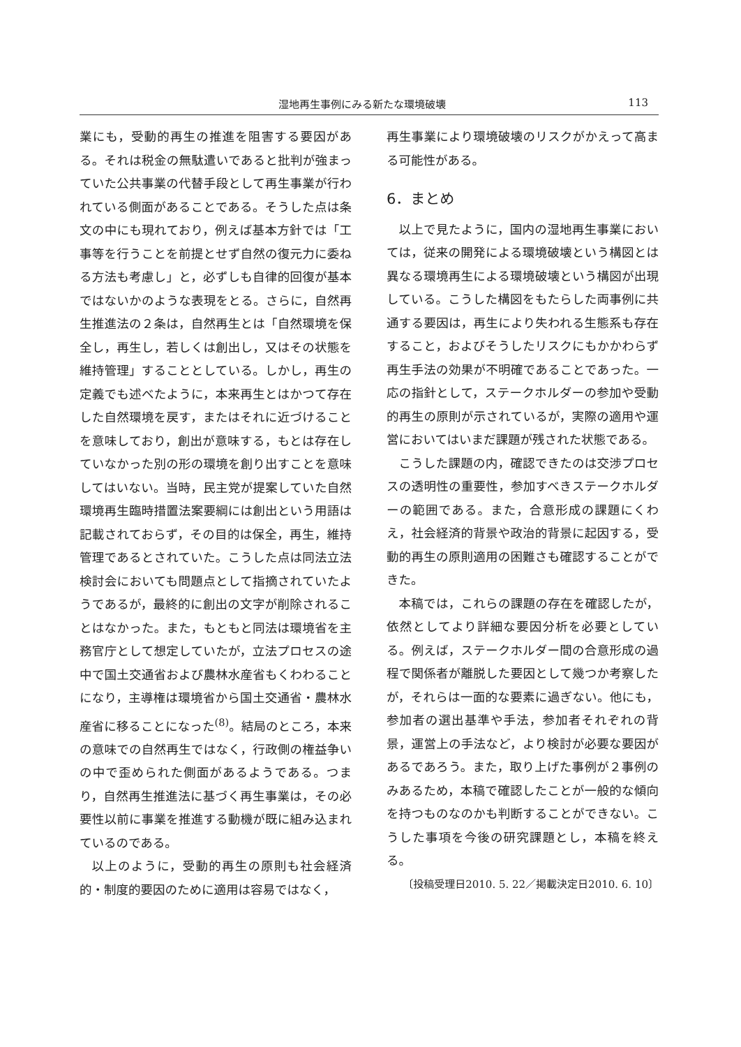湿地再生事例にみる新たな環境破壊 113
業にも，受動的再生の推進を阻害する要因がある。それは税金の無駄遣いであると批判が強まっていた公共事業の代替手段として再生事業が行われている側面があることである。そうした点は条文の中にも現れており，例えば基本方針では「工事等を行うことを前提とせず自然の復元力に委ねる方法も考慮し」と，必ずしも自律的回復が基本ではないかのような表現をとる。さらに，自然再生推進法の２条は，自然再生とは「自然環境を保全し，再生し，若しくは創出し，又はその状態を維持管理」することとしている。しかし，再生の定義でも述べたように，本来再生とはかつて存在した自然環境を戻す，またはそれに近づけることを意味しており，創出が意味する，もとは存在していなかった別の形の環境を創り出すことを意味してはいない。当時，民主党が提案していた自然環境再生臨時措置法案要綱には創出という用語は記載されておらず，その目的は保全，再生，維持管理であるとされていた。こうした点は同法立法検討会においても問題点として指摘されていたようであるが，最終的に創出の文字が削除されることはなかった。また，もともと同法は環境省を主務官庁として想定していたが，立法プロセスの途中で国土交通省および農林水産省もくわわることになり，主導権は環境省から国土交通省・農林水産省に移ることになった<sup>(8)</sup>。結局のところ，本来の意味での自然再生ではなく，行政側の権益争いの中で歪められた側面があるようである。つまり，自然再生推進法に基づく再生事業は，その必要性以前に事業を推進する動機が既に組み込まれているのである。
以上のように，受動的再生の原則も社会経済的・制度的要因のために適用は容易ではなく，
再生事業により環境破壊のリスクがかえって高まる可能性がある。
6．まとめ
以上で見たように，国内の湿地再生事業においては，従来の開発による環境破壊という構図とは異なる環境再生による環境破壊という構図が出現している。こうした構図をもたらした両事例に共通する要因は，再生により失われる生態系も存在すること，およびそうしたリスクにもかかわらず再生手法の効果が不明確であることであった。一応の指針として，ステークホルダーの参加や受動的再生の原則が示されているが，実際の適用や運営においてはいまだ課題が残された状態である。
こうした課題の内，確認できたのは交渉プロセスの透明性の重要性，参加すべきステークホルダーの範囲である。また，合意形成の課題にくわえ，社会経済的背景や政治的背景に起因する，受動的再生の原則適用の困難さも確認することができた。
本稿では，これらの課題の存在を確認したが，依然としてより詳細な要因分析を必要としている。例えば，ステークホルダー間の合意形成の過程で関係者が離脱した要因として幾つか考察したが，それらは一面的な要素に過ぎない。他にも，参加者の選出基準や手法，参加者それぞれの背景，運営上の手法など，より検討が必要な要因があるであろう。また，取り上げた事例が２事例のみあるため，本稿で確認したことが一般的な傾向を持つものなのかも判断することができない。こうした事項を今後の研究課題とし，本稿を終える。
〔投稿受理日2010. 5. 22／掲載決定日2010. 6. 10〕